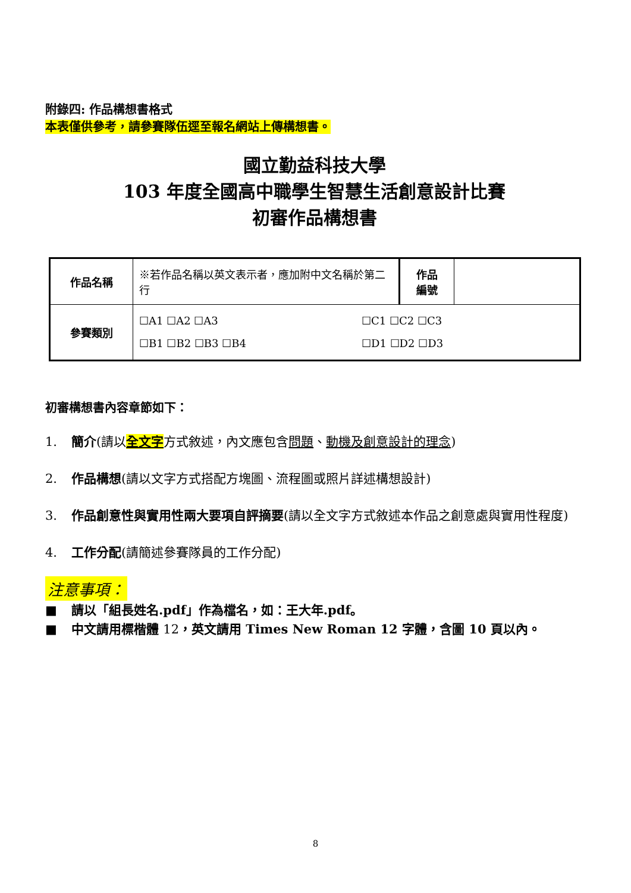附錄四: 作品構想書格式
本表僅供參考，請參賽隊伍逕至報名網站上傳構想書。
國立勤益科技大學
103 年度全國高中職學生智慧生活創意設計比賽
初審作品構想書
| 作品名稱 | ※若作品名稱以英文表示者，應加附中文名稱於第二行 | 作品 編號 | |
| 參賽類別 | ☐A1 ☐A2 ☐A3 ☐C1 ☐C2 ☐C3 ☐B1 ☐B2 ☐B3 ☐B4 ☐D1 ☐D2 ☐D3 | | |
初審構想書內容章節如下：
1. 簡介(請以全文字方式敘述，內文應包含問題、動機及創意設計的理念)
2. 作品構想(請以文字方式搭配方塊圖、流程圖或照片詳述構想設計)
3. 作品創意性與實用性兩大要項自評摘要(請以全文字方式敘述本作品之創意處與實用性程度)
4. 工作分配(請簡述參賽隊員的工作分配)
注意事項：
■ 請以「組長姓名.pdf」作為檔名，如：王大年.pdf。
■ 中文請用標楷體 12，英文請用 Times New Roman 12 字體，含圖 10 頁以內。
8